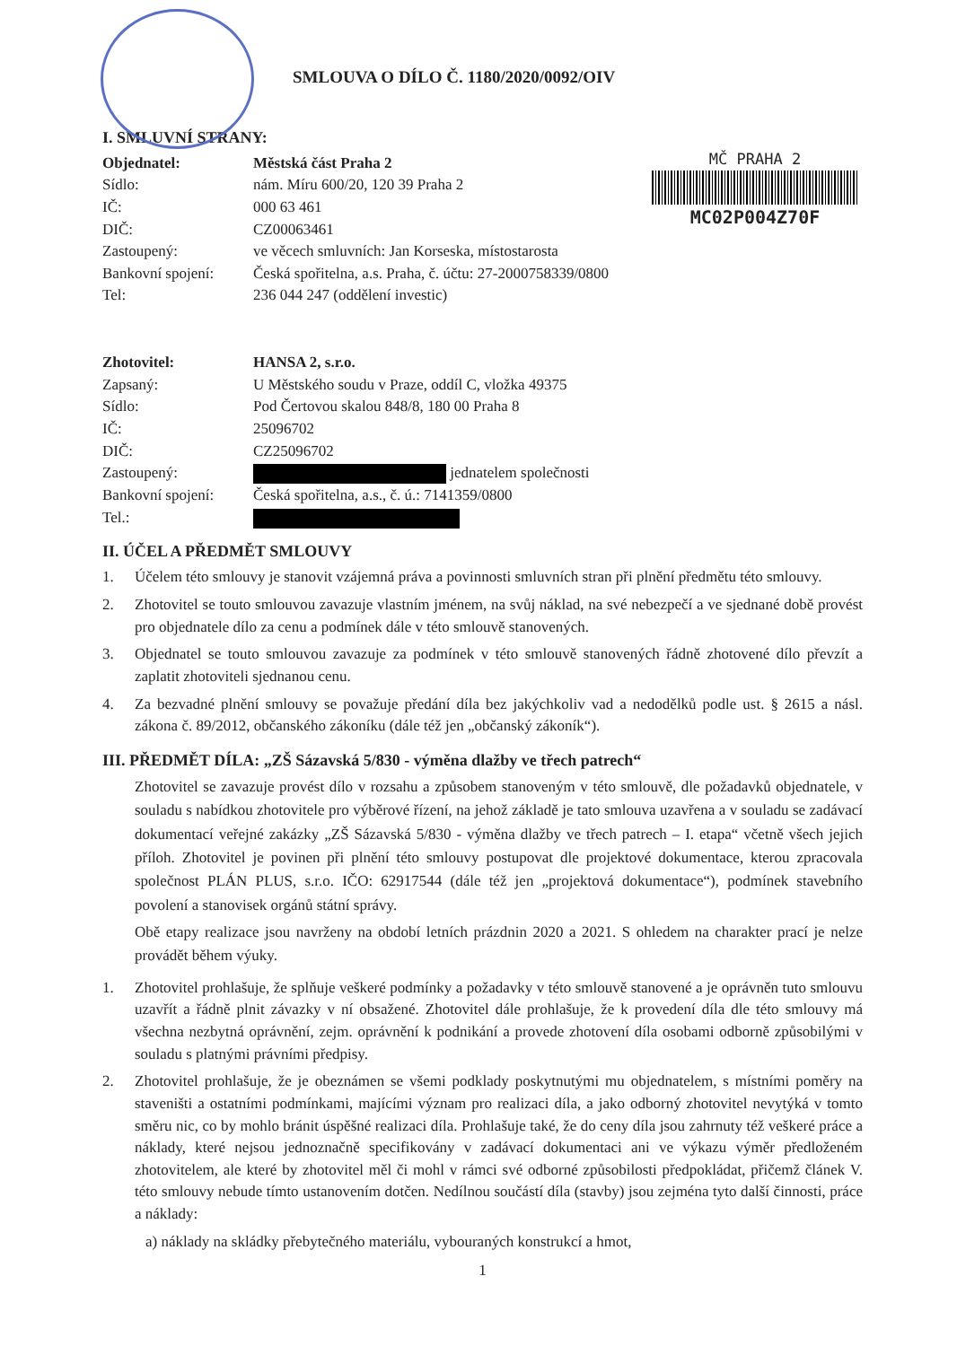SMLOUVA O DÍLO Č. 1180/2020/0092/OIV
MČ PRAHA 2
MC02P004Z70F
I. SMLUVNÍ STRANY:
Objednatel: Městská část Praha 2
Sídlo: nám. Míru 600/20, 120 39 Praha 2
IČ: 000 63 461
DIČ: CZ00063461
Zastoupený: ve věcech smluvních: Jan Korseska, místostarosta
Bankovní spojení: Česká spořitelna, a.s. Praha, č. účtu: 27-2000758339/0800
Tel: 236 044 247 (oddělení investic)
Zhotovitel: HANSA 2, s.r.o.
Zapsaný: U Městského soudu v Praze, oddíl C, vložka 49375
Sídlo: Pod Čertovou skalou 848/8, 180 00 Praha 8
IČ: 25096702
DIČ: CZ25096702
Zastoupený: jednatelem společnosti
Bankovní spojení: Česká spořitelna, a.s., č. ú.: 7141359/0800
Tel.:
II. ÚČEL A PŘEDMĚT SMLOUVY
1. Účelem této smlouvy je stanovit vzájemná práva a povinnosti smluvních stran při plnění předmětu této smlouvy.
2. Zhotovitel se touto smlouvou zavazuje vlastním jménem, na svůj náklad, na své nebezpečí a ve sjednané době provést pro objednatele dílo za cenu a podmínek dále v této smlouvě stanovených.
3. Objednatel se touto smlouvou zavazuje za podmínek v této smlouvě stanovených řádně zhotovené dílo převzít a zaplatit zhotoviteli sjednanou cenu.
4. Za bezvadné plnění smlouvy se považuje předání díla bez jakýchkoliv vad a nedodělků podle ust. § 2615 a násl. zákona č. 89/2012, občanského zákoníku (dále též jen „občanský zákoník“).
III. PŘEDMĚT DÍLA: „ZŠ Sázavská 5/830 - výměna dlažby ve třech patrech“
Zhotovitel se zavazuje provést dílo v rozsahu a způsobem stanoveným v této smlouvě, dle požadavků objednatele, v souladu s nabídkou zhotovitele pro výběrové řízení, na jehož základě je tato smlouva uzavřena a v souladu se zadávací dokumentací veřejné zakázky „ZŠ Sázavská 5/830 - výměna dlažby ve třech patrech – I. etapa“ včetně všech jejich příloh. Zhotovitel je povinen při plnění této smlouvy postupovat dle projektové dokumentace, kterou zpracovala společnost PLÁN PLUS, s.r.o. IČO: 62917544 (dále též jen „projektová dokumentace“), podmínek stavebního povolení a stanovisek orgánů státní správy.
Obě etapy realizace jsou navrženy na období letních prázdnin 2020 a 2021. S ohledem na charakter prací je nelze provádět během výuky.
1. Zhotovitel prohlašuje, že splňuje veškeré podmínky a požadavky v této smlouvě stanovené a je oprávněn tuto smlouvu uzavřít a řádně plnit závazky v ní obsažené. Zhotovitel dále prohlašuje, že k provedení díla dle této smlouvy má všechna nezbytná oprávnění, zejm. oprávnění k podnikání a provede zhotovení díla osobami odborně způsobilými v souladu s platnými právními předpisy.
2. Zhotovitel prohlašuje, že je obeznámen se všemi podklady poskytnutými mu objednatelem, s místními poměry na staveništi a ostatními podmínkami, majícími význam pro realizaci díla, a jako odborný zhotovitel nevytýká v tomto směru nic, co by mohlo bránit úspěšné realizaci díla. Prohlašuje také, že do ceny díla jsou zahrnuty též veškeré práce a náklady, které nejsou jednoznačně specifikovány v zadávací dokumentaci ani ve výkazu výměr předloženém zhotovitelem, ale které by zhotovitel měl či mohl v rámci své odborné způsobilosti předpokládat, přičemž článek V. této smlouvy nebude tímto ustanovením dotčen. Nedílnou součástí díla (stavby) jsou zejména tyto další činnosti, práce a náklady:
a) náklady na skládky přebytečného materiálu, vybouraných konstrukcí a hmot,
1